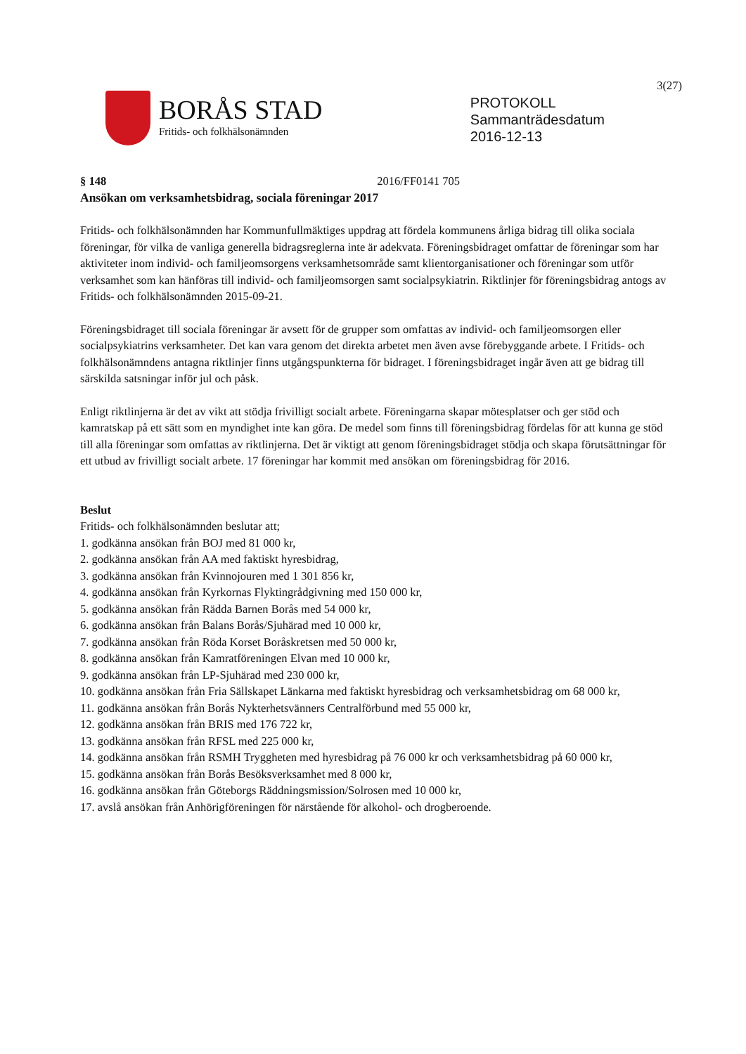3(27)
BORÅS STAD
Fritids- och folkhälsonämnden
PROTOKOLL
Sammanträdesdatum
2016-12-13
§ 148 2016/FF0141 705
Ansökan om verksamhetsbidrag, sociala föreningar 2017
Fritids- och folkhälsonämnden har Kommunfullmäktiges uppdrag att fördela kommunens årliga bidrag till olika sociala föreningar, för vilka de vanliga generella bidragsreglerna inte är adekvata. Föreningsbidraget omfattar de föreningar som har aktiviteter inom individ- och familjeomsorgens verksamhetsområde samt klientorganisationer och föreningar som utför verksamhet som kan hänföras till individ- och familjeomsorgen samt socialpsykiatrin. Riktlinjer för föreningsbidrag antogs av Fritids- och folkhälsonämnden 2015-09-21.
Föreningsbidraget till sociala föreningar är avsett för de grupper som omfattas av individ- och familjeomsorgen eller socialpsykiatrins verksamheter. Det kan vara genom det direkta arbetet men även avse förebyggande arbete. I Fritids- och folkhälsonämndens antagna riktlinjer finns utgångspunkterna för bidraget. I föreningsbidraget ingår även att ge bidrag till särskilda satsningar inför jul och påsk.
Enligt riktlinjerna är det av vikt att stödja frivilligt socialt arbete. Föreningarna skapar mötesplatser och ger stöd och kamratskap på ett sätt som en myndighet inte kan göra. De medel som finns till föreningsbidrag fördelas för att kunna ge stöd till alla föreningar som omfattas av riktlinjerna. Det är viktigt att genom föreningsbidraget stödja och skapa förutsättningar för ett utbud av frivilligt socialt arbete. 17 föreningar har kommit med ansökan om föreningsbidrag för 2016.
Beslut
Fritids- och folkhälsonämnden beslutar att;
1. godkänna ansökan från BOJ med 81 000 kr,
2. godkänna ansökan från AA med faktiskt hyresbidrag,
3. godkänna ansökan från Kvinnojouren med 1 301 856 kr,
4. godkänna ansökan från Kyrkornas Flyktingrådgivning med 150 000 kr,
5. godkänna ansökan från Rädda Barnen Borås med 54 000 kr,
6. godkänna ansökan från Balans Borås/Sjuhärad med 10 000 kr,
7. godkänna ansökan från Röda Korset Boråskretsen med 50 000 kr,
8. godkänna ansökan från Kamratföreningen Elvan med 10 000 kr,
9. godkänna ansökan från LP-Sjuhärad med 230 000 kr,
10. godkänna ansökan från Fria Sällskapet Länkarna med faktiskt hyresbidrag och verksamhetsbidrag om 68 000 kr,
11. godkänna ansökan från Borås Nykterhetsvänners Centralförbund med 55 000 kr,
12. godkänna ansökan från BRIS med 176 722 kr,
13. godkänna ansökan från RFSL med 225 000 kr,
14. godkänna ansökan från RSMH Tryggheten med hyresbidrag på 76 000 kr och verksamhetsbidrag på 60 000 kr,
15. godkänna ansökan från Borås Besöksverksamhet med 8 000 kr,
16. godkänna ansökan från Göteborgs Räddningsmission/Solrosen med 10 000 kr,
17. avslå ansökan från Anhörigföreningen för närstående för alkohol- och drogberoende.